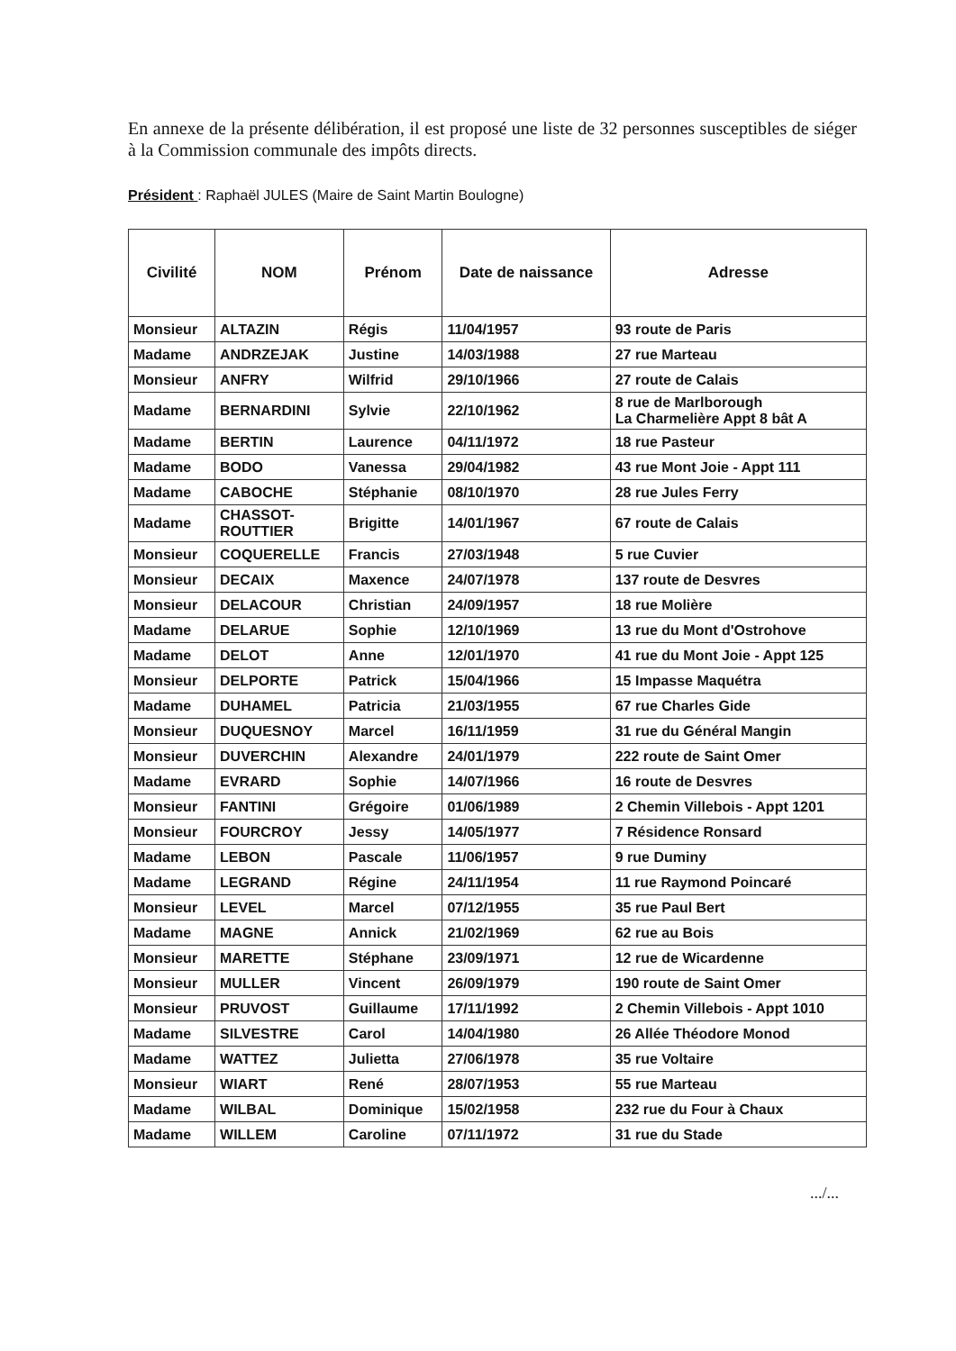En annexe de la présente délibération, il est proposé une liste de 32 personnes susceptibles de siéger à la Commission communale des impôts directs.
Président : Raphaël JULES (Maire de Saint Martin Boulogne)
| Civilité | NOM | Prénom | Date de naissance | Adresse |
| --- | --- | --- | --- | --- |
| Monsieur | ALTAZIN | Régis | 11/04/1957 | 93 route de Paris |
| Madame | ANDRZEJAK | Justine | 14/03/1988 | 27 rue Marteau |
| Monsieur | ANFRY | Wilfrid | 29/10/1966 | 27 route de Calais |
| Madame | BERNARDINI | Sylvie | 22/10/1962 | 8 rue de Marlborough La Charmelière Appt 8 bât A |
| Madame | BERTIN | Laurence | 04/11/1972 | 18 rue Pasteur |
| Madame | BODO | Vanessa | 29/04/1982 | 43 rue Mont Joie - Appt 111 |
| Madame | CABOCHE | Stéphanie | 08/10/1970 | 28 rue Jules Ferry |
| Madame | CHASSOT- ROUTTIER | Brigitte | 14/01/1967 | 67 route de Calais |
| Monsieur | COQUERELLE | Francis | 27/03/1948 | 5 rue Cuvier |
| Monsieur | DECAIX | Maxence | 24/07/1978 | 137 route de Desvres |
| Monsieur | DELACOUR | Christian | 24/09/1957 | 18 rue Molière |
| Madame | DELARUE | Sophie | 12/10/1969 | 13 rue du Mont d'Ostrohove |
| Madame | DELOT | Anne | 12/01/1970 | 41 rue du Mont Joie - Appt 125 |
| Monsieur | DELPORTE | Patrick | 15/04/1966 | 15 Impasse Maquétra |
| Madame | DUHAMEL | Patricia | 21/03/1955 | 67 rue Charles Gide |
| Monsieur | DUQUESNOY | Marcel | 16/11/1959 | 31 rue du Général Mangin |
| Monsieur | DUVERCHIN | Alexandre | 24/01/1979 | 222 route de Saint Omer |
| Madame | EVRARD | Sophie | 14/07/1966 | 16 route de Desvres |
| Monsieur | FANTINI | Grégoire | 01/06/1989 | 2 Chemin Villebois - Appt 1201 |
| Monsieur | FOURCROY | Jessy | 14/05/1977 | 7 Résidence Ronsard |
| Madame | LEBON | Pascale | 11/06/1957 | 9 rue Duminy |
| Madame | LEGRAND | Régine | 24/11/1954 | 11 rue Raymond Poincaré |
| Monsieur | LEVEL | Marcel | 07/12/1955 | 35 rue Paul Bert |
| Madame | MAGNE | Annick | 21/02/1969 | 62 rue au Bois |
| Monsieur | MARETTE | Stéphane | 23/09/1971 | 12 rue de Wicardenne |
| Monsieur | MULLER | Vincent | 26/09/1979 | 190 route de Saint Omer |
| Monsieur | PRUVOST | Guillaume | 17/11/1992 | 2 Chemin Villebois - Appt 1010 |
| Madame | SILVESTRE | Carol | 14/04/1980 | 26 Allée Théodore Monod |
| Madame | WATTEZ | Julietta | 27/06/1978 | 35 rue Voltaire |
| Monsieur | WIART | René | 28/07/1953 | 55 rue Marteau |
| Madame | WILBAL | Dominique | 15/02/1958 | 232 rue du Four à Chaux |
| Madame | WILLEM | Caroline | 07/11/1972 | 31 rue du Stade |
.../...